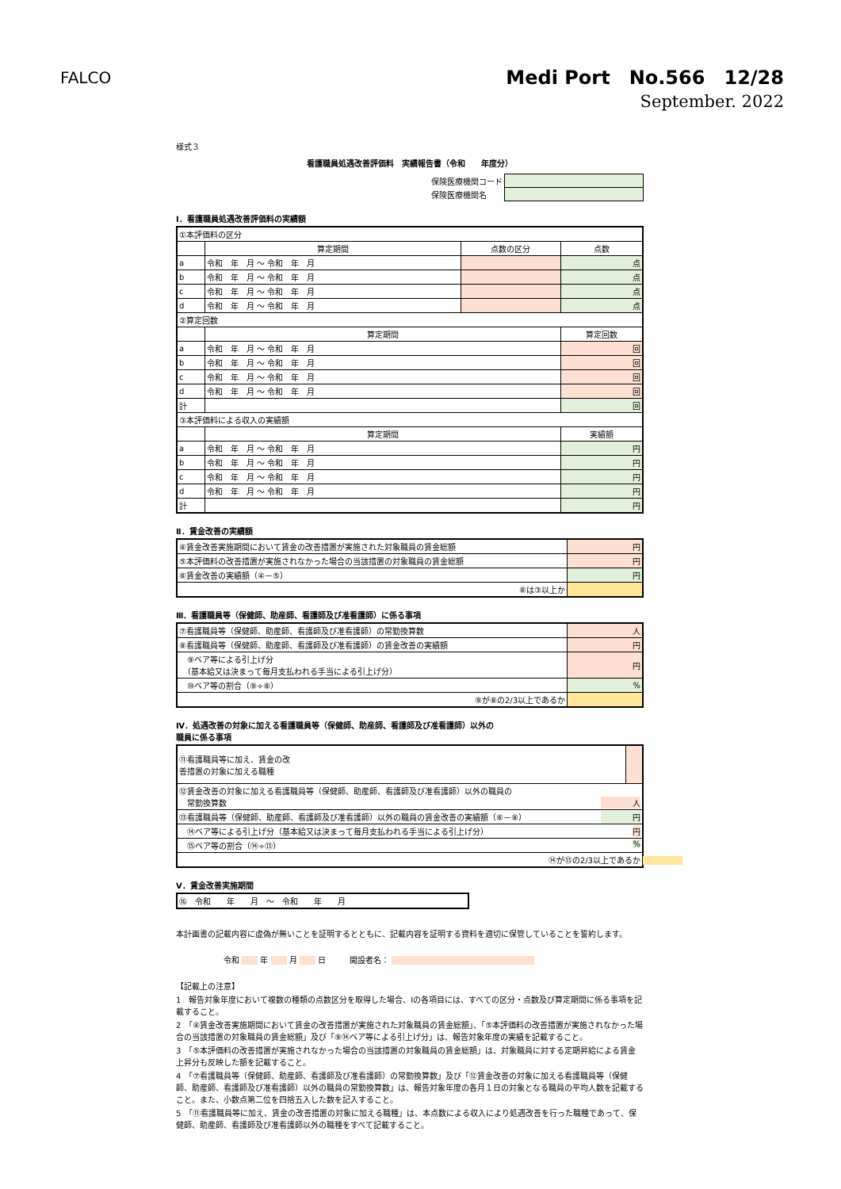FALCO
Medi Port　No.566　12/28
September. 2022
様式３
看護職員処遇改善評価料　実績報告書（令和　　年度分）
| 保険医療機関コード | |
| 保険医療機関名 | |
Ⅰ．看護職員処遇改善評価料の実績額
| ①本評価料の区分 | | | |
| | 算定期間 | 点数の区分 | 点数 |
| a | 令和 年 月 ～ 令和 年 月 | | 点 |
| b | 令和 年 月 ～ 令和 年 月 | | 点 |
| c | 令和 年 月 ～ 令和 年 月 | | 点 |
| d | 令和 年 月 ～ 令和 年 月 | | 点 |
| ②算定回数 | | | |
| | 算定期間 | | 算定回数 |
| a | 令和 年 月 ～ 令和 年 月 | | 回 |
| b | 令和 年 月 ～ 令和 年 月 | | 回 |
| c | 令和 年 月 ～ 令和 年 月 | | 回 |
| d | 令和 年 月 ～ 令和 年 月 | | 回 |
| 計 | | | 回 |
| ③本評価料による収入の実績額 | | | |
| | 算定期間 | | 実績額 |
| a | 令和 年 月 ～ 令和 年 月 | | 円 |
| b | 令和 年 月 ～ 令和 年 月 | | 円 |
| c | 令和 年 月 ～ 令和 年 月 | | 円 |
| d | 令和 年 月 ～ 令和 年 月 | | 円 |
| 計 | | | 円 |
Ⅱ．賃金改善の実績額
| ④賃金改善実施期間において賃金の改善措置が実施された対象職員の賃金総額 | 円 |
| ⑤本評価料の改善措置が実施されなかった場合の当該措置の対象職員の賃金総額 | 円 |
| ⑥賃金改善の実績額（④－⑤） | 円 |
| ⑥は③以上か | |
Ⅲ．看護職員等（保健師、助産師、看護師及び准看護師）に係る事項
| ⑦看護職員等（保健師、助産師、看護師及び准看護師）の常勤換算数 | 人 |
| ⑧看護職員等（保健師、助産師、看護師及び准看護師）の賃金改善の実績額 | 円 |
| ⑨ベア等による引上げ分 （基本給又は決まって毎月支払われる手当による引上げ分） | 円 |
| ⑩ベア等の割合（⑨÷⑧） | % |
| ⑨が⑧の2/3以上であるか | |
Ⅳ．処遇改善の対象に加える看護職員等（保健師、助産師、看護師及び准看護師）以外の
職員に係る事項
| ⑪看護職員等に加え、賃金の改 善措置の対象に加える職種 | |
| ⑫賃金改善の対象に加える看護職員等（保健師、助産師、看護師及び准看護師）以外の職員の 常勤換算数 人 | |
| ⑬看護職員等（保健師、助産師、看護師及び准看護師）以外の職員の賃金改善の実績額（⑥－⑧） 円 | |
| ⑭ベア等による引上げ分（基本給又は決まって毎月支払われる手当による引上げ分） 円 | |
| ⑮ベア等の割合（⑭÷⑬） % | |
| ⑭が⑬の2/3以上であるか | |
Ⅴ．賃金改善実施期間
| ⑯ 令和 年 月 ～ 令和 年 月 |
本計画書の記載内容に虚偽が無いことを証明するとともに、記載内容を証明する資料を適切に保管していることを誓約します。
令和 　　 年 　　 月 　　 日　　　開設者名： 　　　　　　　　　　　　　　　　　　
【記載上の注意】
1　報告対象年度において複数の種類の点数区分を取得した場合、Ⅰの各項目には、すべての区分・点数及び算定期間に係る事項を記載すること。
2　「④賃金改善実施期間において賃金の改善措置が実施された対象職員の賃金総額」、「⑤本評価料の改善措置が実施されなかった場合の当該措置の対象職員の賃金総額」及び「⑨⑭ベア等による引上げ分」は、報告対象年度の実績を記載すること。
3　「⑤本評価料の改善措置が実施されなかった場合の当該措置の対象職員の賃金総額」は、対象職員に対する定期昇給による賃金上昇分も反映した額を記載すること。
4　「⑦看護職員等（保健師、助産師、看護師及び准看護師）の常勤換算数」及び「⑫賃金改善の対象に加える看護職員等（保健師、助産師、看護師及び准看護師）以外の職員の常勤換算数」は、報告対象年度の各月１日の対象となる職員の平均人数を記載すること。また、小数点第二位を四捨五入した数を記入すること。
5　「⑪看護職員等に加え、賃金の改善措置の対象に加える職種」は、本点数による収入により処遇改善を行った職種であって、保健師、助産師、看護師及び准看護師以外の職種をすべて記載すること。